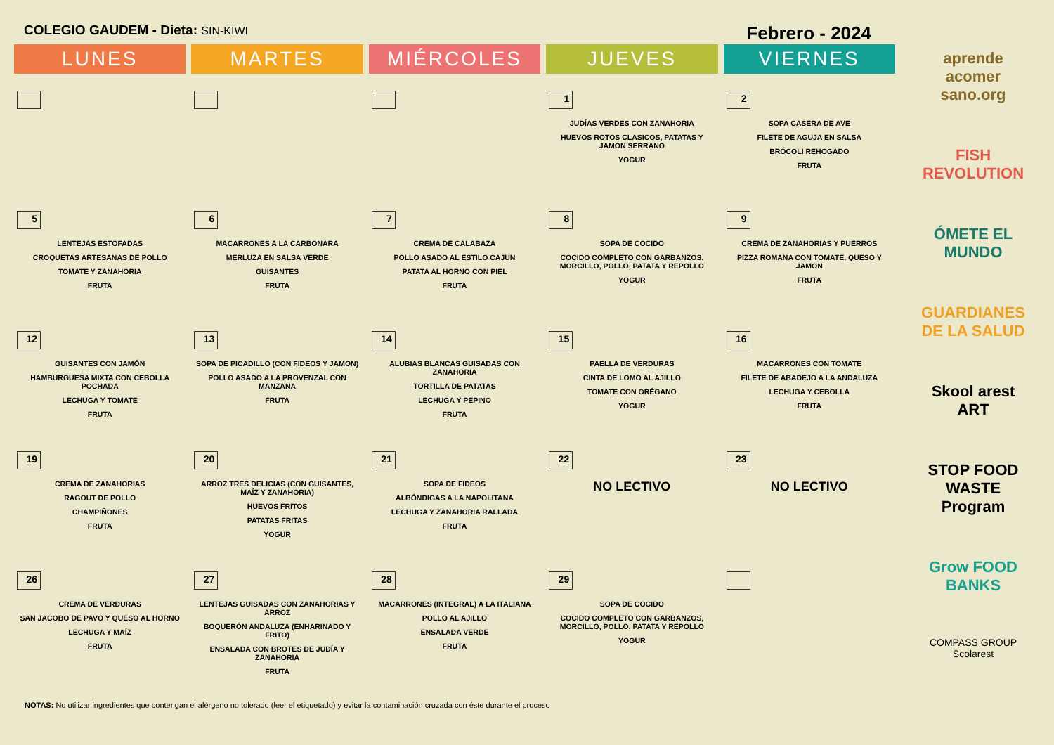COLEGIO GAUDEM - Dieta: SIN-KIWI
Febrero - 2024
| LUNES | MARTES | MIÉRCOLES | JUEVES | VIERNES |
| --- | --- | --- | --- | --- |
| | | | 1 JUDÍAS VERDES CON ZANAHORIA HUEVOS ROTOS CLASICOS, PATATAS Y JAMON SERRANO YOGUR | 2 SOPA CASERA DE AVE FILETE DE AGUJA EN SALSA BRÓCOLI REHOGADO FRUTA |
| 5 LENTEJAS ESTOFADAS CROQUETAS ARTESANAS DE POLLO TOMATE Y ZANAHORIA FRUTA | 6 MACARRONES A LA CARBONARA MERLUZA EN SALSA VERDE GUISANTES FRUTA | 7 CREMA DE CALABAZA POLLO ASADO AL ESTILO CAJUN PATATA AL HORNO CON PIEL FRUTA | 8 SOPA DE COCIDO COCIDO COMPLETO CON GARBANZOS, MORCILLO, POLLO, PATATA Y REPOLLO YOGUR | 9 CREMA DE ZANAHORIAS Y PUERROS PIZZA ROMANA CON TOMATE, QUESO Y JAMON FRUTA |
| 12 GUISANTES CON JAMÓN HAMBURGUESA MIXTA CON CEBOLLA POCHADA LECHUGA Y TOMATE FRUTA | 13 SOPA DE PICADILLO (CON FIDEOS Y JAMON) POLLO ASADO A LA PROVENZAL CON MANZANA FRUTA | 14 ALUBIAS BLANCAS GUISADAS CON ZANAHORIA TORTILLA DE PATATAS LECHUGA Y PEPINO FRUTA | 15 PAELLA DE VERDURAS CINTA DE LOMO AL AJILLO TOMATE CON ORÉGANO YOGUR | 16 MACARRONES CON TOMATE FILETE DE ABADEJO A LA ANDALUZA LECHUGA Y CEBOLLA FRUTA |
| 19 CREMA DE ZANAHORIAS RAGOUT DE POLLO CHAMPIÑONES FRUTA | 20 ARROZ TRES DELICIAS (CON GUISANTES, MAÍZ Y ZANAHORIA) HUEVOS FRITOS PATATAS FRITAS YOGUR | 21 SOPA DE FIDEOS ALBÓNDIGAS A LA NAPOLITANA LECHUGA Y ZANAHORIA RALLADA FRUTA | 22 NO LECTIVO | 23 NO LECTIVO |
| 26 CREMA DE VERDURAS SAN JACOBO DE PAVO Y QUESO AL HORNO LECHUGA Y MAÍZ FRUTA | 27 LENTEJAS GUISADAS CON ZANAHORIAS Y ARROZ BOQUERÓN ANDALUZA (ENHARINADO Y FRITO) ENSALADA CON BROTES DE JUDÍA Y ZANAHORIA FRUTA | 28 MACARRONES (INTEGRAL) A LA ITALIANA POLLO AL AJILLO ENSALADA VERDE FRUTA | 29 SOPA DE COCIDO COCIDO COMPLETO CON GARBANZOS, MORCILLO, POLLO, PATATA Y REPOLLO YOGUR | |
aprende acomer sano.org
FISH REVOLUTION
ÓMETE EL MUNDO
GUARDIANES DE LA SALUD
Skool arest ART
STOP FOOD WASTE Program
Grow FOOD BANKS
COMPASS GROUP Scolarest
NOTAS: No utilizar ingredientes que contengan el alérgeno no tolerado (leer el etiquetado) y evitar la contaminación cruzada con éste durante el proceso